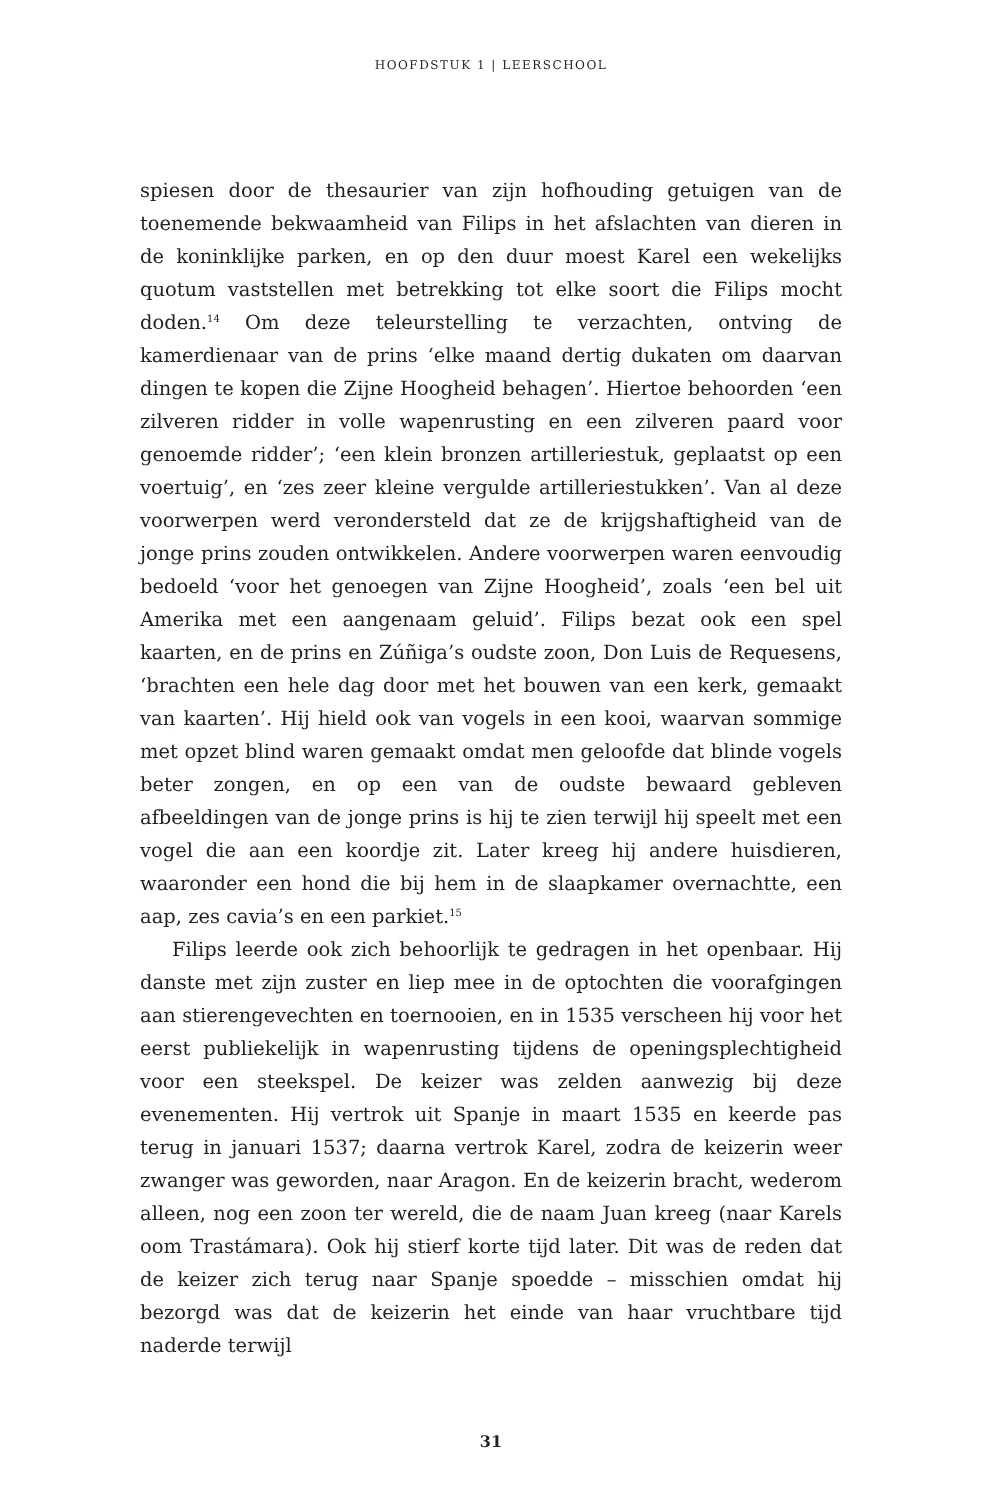HOOFDSTUK 1 | LEERSCHOOL
spiesen door de thesaurier van zijn hofhouding getuigen van de toenemende bekwaamheid van Filips in het afslachten van dieren in de koninklijke parken, en op den duur moest Karel een wekelijks quotum vaststellen met betrekking tot elke soort die Filips mocht doden.<sup>14</sup> Om deze teleurstelling te verzachten, ontving de kamerdienaar van de prins ‘elke maand dertig dukaten om daarvan dingen te kopen die Zijne Hoogheid behagen’. Hiertoe behoorden ‘een zilveren ridder in volle wapenrusting en een zilveren paard voor genoemde ridder’; ‘een klein bronzen artilleriestuk, geplaatst op een voertuig’, en ‘zes zeer kleine vergulde artilleriestukken’. Van al deze voorwerpen werd verondersteld dat ze de krijgshaftigheid van de jonge prins zouden ontwikkelen. Andere voorwerpen waren eenvoudig bedoeld ‘voor het genoegen van Zijne Hoogheid’, zoals ‘een bel uit Amerika met een aangenaam geluid’. Filips bezat ook een spel kaarten, en de prins en Zúñiga’s oudste zoon, Don Luis de Requesens, ‘brachten een hele dag door met het bouwen van een kerk, gemaakt van kaarten’. Hij hield ook van vogels in een kooi, waarvan sommige met opzet blind waren gemaakt omdat men geloofde dat blinde vogels beter zongen, en op een van de oudste bewaard gebleven afbeeldingen van de jonge prins is hij te zien terwijl hij speelt met een vogel die aan een koordje zit. Later kreeg hij andere huisdieren, waaronder een hond die bij hem in de slaapkamer overnachtte, een aap, zes cavia’s en een parkiet.<sup>15</sup>
Filips leerde ook zich behoorlijk te gedragen in het openbaar. Hij danste met zijn zuster en liep mee in de optochten die voorafgingen aan stierengevechten en toernooien, en in 1535 verscheen hij voor het eerst publiekelijk in wapenrusting tijdens de openingsplechtigheid voor een steekspel. De keizer was zelden aanwezig bij deze evenementen. Hij vertrok uit Spanje in maart 1535 en keerde pas terug in januari 1537; daarna vertrok Karel, zodra de keizerin weer zwanger was geworden, naar Aragon. En de keizerin bracht, wederom alleen, nog een zoon ter wereld, die de naam Juan kreeg (naar Karels oom Trastámara). Ook hij stierf korte tijd later. Dit was de reden dat de keizer zich terug naar Spanje spoedde – misschien omdat hij bezorgd was dat de keizerin het einde van haar vruchtbare tijd naderde terwijl
31